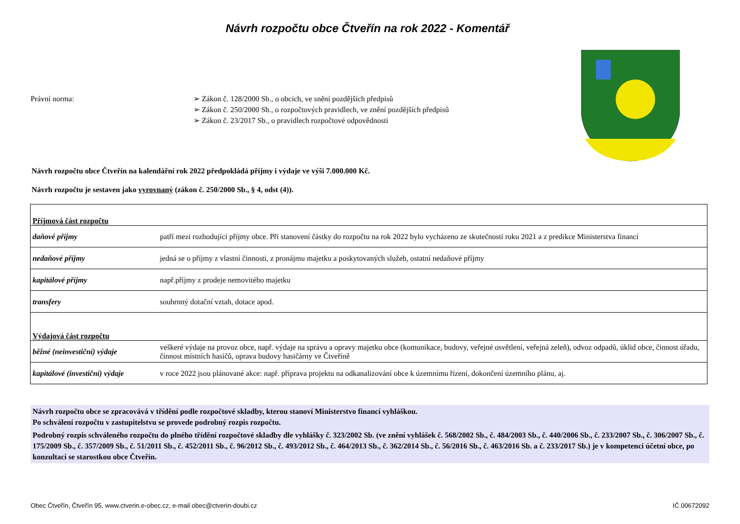Návrh rozpočtu obce Čtveřín na rok 2022 - Komentář
Právní norma: ➢ Zákon č. 128/2000 Sb., o obcích, ve snění pozdějších předpisů
➢ Zákon č. 250/2000 Sb., o rozpočtových pravidlech, ve znění pozdějších předpisů
➢ Zákon č. 23/2017 Sb., o pravidlech rozpočtové odpovědnosti
Návrh rozpočtu obce Čtveřín na kalendářní rok 2022 předpokládá příjmy i výdaje ve výši 7.000.000 Kč.
Návrh rozpočtu je sestaven jako vyrovnaný (zákon č. 250/2000 Sb., § 4, odst (4)).
| Příjmová část rozpočtu | |
| daňové příjmy | patří mezi rozhodující příjmy obce. Při stanovení částky do rozpočtu na rok 2022 bylo vycházeno ze skutečnosti roku 2021 a z predikce Ministerstva financí |
| nedaňové příjmy | jedná se o příjmy z vlastní činnosti, z pronájmu majetku a poskytovaných služeb, ostatní nedaňové příjmy |
| kapitálové příjmy | např.příjmy z prodeje nemovitého majetku |
| transfery | souhrnný dotační vztah, dotace apod. |
| Výdajová část rozpočtu | |
| běžné (neinvestiční) výdaje | veškeré výdaje na provoz obce, např. výdaje na správu a opravy majetku obce (komunikace, budovy, veřejné osvětlení, veřejná zeleň), odvoz odpadů, úklid obce, činnost úřadu, činnost místních hasičů, oprava budovy hasičárny ve Čtveříně |
| kapitálové (investiční) výdaje | v roce 2022 jsou plánované akce: např. příprava projektu na odkanalizování obce k územnímu řízení, dokončení územního plánu, aj. |
Návrh rozpočtu obce se zpracovává v třídění podle rozpočtové skladby, kterou stanoví Ministerstvo financí vyhláškou.
Po schválení rozpočtu v zastupitelstvu se provede podrobný rozpis rozpočtu.
Podrobný rozpis schváleného rozpočtu do plného třídění rozpočtové skladby dle vyhlášky č. 323/2002 Sb. (ve znění vyhlášek č. 568/2002 Sb., č. 484/2003 Sb., č. 440/2006 Sb., č. 233/2007 Sb., č. 306/2007 Sb., č. 175/2009 Sb., č. 357/2009 Sb., č. 51/2011 Sb., č. 452/2011 Sb., č. 96/2012 Sb., č. 493/2012 Sb., č. 464/2013 Sb., č. 362/2014 Sb., č. 56/2016 Sb., č. 463/2016 Sb. a č. 233/2017 Sb.) je v kompetenci účetní obce, po konzultaci se starostkou obce Čtveřín.
Obec Čtveřín, Čtveřín 95, www.ctverin.e-obec.cz, e-mail obec@ctverin-doubi.cz IČ 00672092